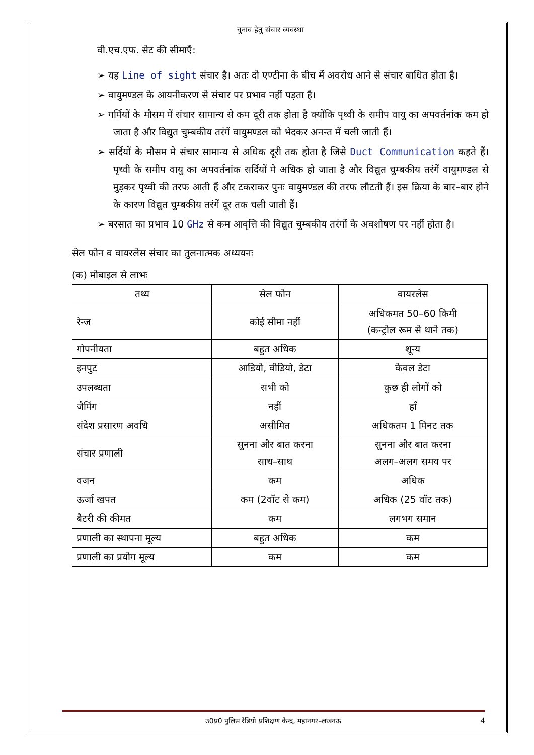चुनाव हेतु संचार व्यवस्था
वी.एच.एफ. सेट की सीमाएँ:
➢ यह Line of sight संचार है। अतः दो एण्टीना के बीच में अवरोध आने से संचार बाधित होता है।
➢ वायुमण्डल के आयनीकरण से संचार पर प्रभाव नहीं पड़ता है।
➢ गर्मियों के मौसम में संचार सामान्य से कम दूरी तक होता है क्योंकि पृथ्वी के समीप वायु का अपवर्तनांक कम हो जाता है और विद्युत चुम्बकीय तरंगें वायुमण्डल को भेदकर अनन्त में चली जाती हैं।
➢ सर्दियों के मौसम मे संचार सामान्य से अधिक दूरी तक होता है जिसे Duct Communication कहते हैं। पृथ्वी के समीप वायु का अपवर्तनांक सर्दियों मे अधिक हो जाता है और विद्युत चुम्बकीय तरंगें वायुमण्डल से मुड़कर पृथ्वी की तरफ आती हैं और टकराकर पुनः वायुमण्डल की तरफ लौटती हैं। इस क्रिया के बार–बार होने के कारण विद्युत चुम्बकीय तरंगें दूर तक चली जाती हैं।
➢ बरसात का प्रभाव 10 GHz से कम आवृत्ति की विद्युत चुम्बकीय तरंगों के अवशोषण पर नहीं होता है।
सेल फोन व वायरलेस संचार का तुलनात्मक अध्ययनः
(क) मोबाइल से लाभः
| तथ्य | सेल फोन | वायरलेस |
| --- | --- | --- |
| रेन्ज | कोई सीमा नहीं | अधिकमत 50–60 किमी (कन्ट्रोल रूम से थाने तक) |
| गोपनीयता | बहुत अधिक | शून्य |
| इनपुट | आडियो, वीडियो, डेटा | केवल डेटा |
| उपलब्धता | सभी को | कुछ ही लोगों को |
| जैमिंग | नहीं | हाँ |
| संदेश प्रसारण अवधि | असीमित | अधिकतम 1 मिनट तक |
| संचार प्रणाली | सुनना और बात करना साथ–साथ | सुनना और बात करना अलग–अलग समय पर |
| वजन | कम | अधिक |
| ऊर्जा खपत | कम (2वॉट से कम) | अधिक (25 वॉट तक) |
| बैटरी की कीमत | कम | लगभग समान |
| प्रणाली का स्थापना मूल्य | बहुत अधिक | कम |
| प्रणाली का प्रयोग मूल्य | कम | कम |
उ0प्र0 पुलिस रेडियो प्रशिक्षण केन्द्र, महानगर–लखनऊ 4